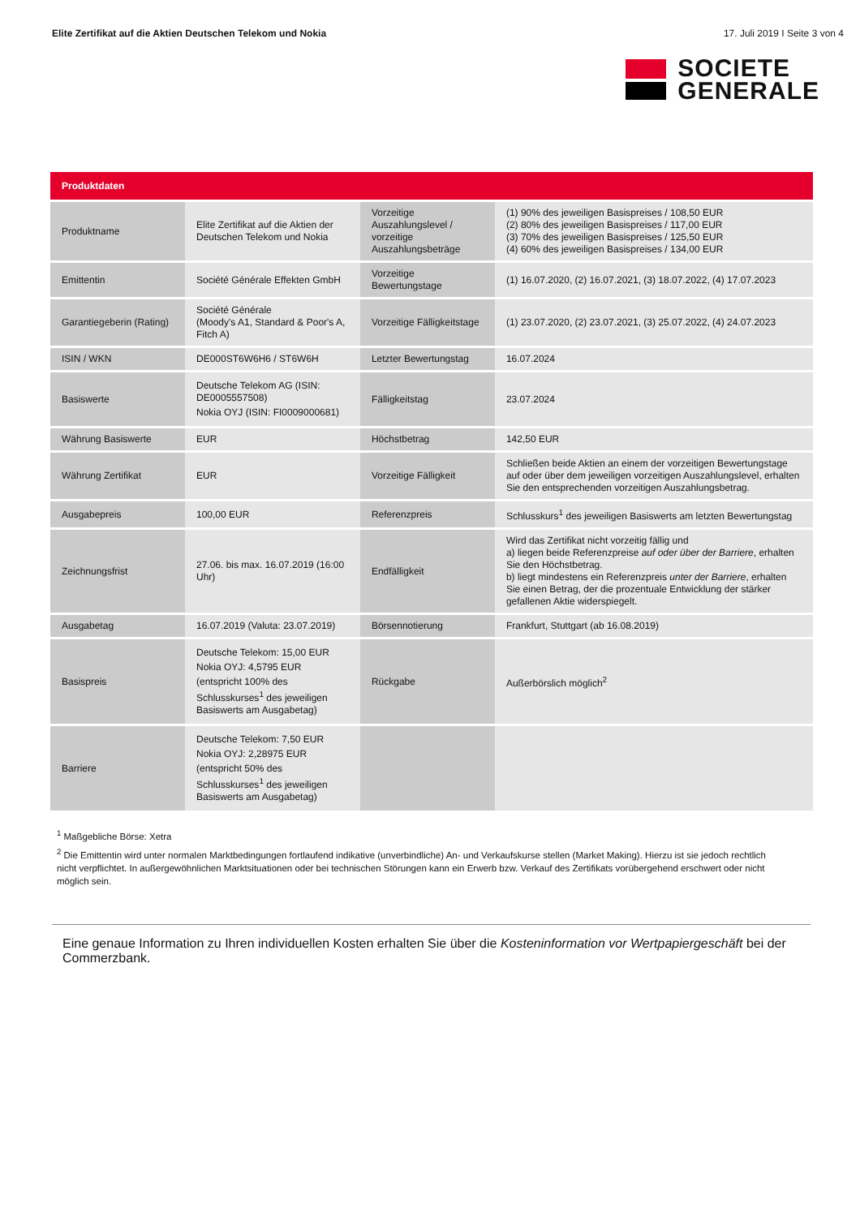Elite Zertifikat auf die Aktien Deutschen Telekom und Nokia 17. Juli 2019 I Seite 3 von 4
SOCIETE
GENERALE
| Produktdaten | | | |
| --- | --- | --- | --- |
| Produktname | Elite Zertifikat auf die Aktien der Deutschen Telekom und Nokia | Vorzeitige Auszahlungslevel / vorzeitige Auszahlungsbeträge | (1) 90% des jeweiligen Basispreises / 108,50 EUR (2) 80% des jeweiligen Basispreises / 117,00 EUR (3) 70% des jeweiligen Basispreises / 125,50 EUR (4) 60% des jeweiligen Basispreises / 134,00 EUR |
| Emittentin | Société Générale Effekten GmbH | Vorzeitige Bewertungstage | (1) 16.07.2020, (2) 16.07.2021, (3) 18.07.2022, (4) 17.07.2023 |
| Garantiegeberin (Rating) | Société Générale (Moody's A1, Standard & Poor's A, Fitch A) | Vorzeitige Fälligkeitstage | (1) 23.07.2020, (2) 23.07.2021, (3) 25.07.2022, (4) 24.07.2023 |
| ISIN / WKN | DE000ST6W6H6 / ST6W6H | Letzter Bewertungstag | 16.07.2024 |
| Basiswerte | Deutsche Telekom AG (ISIN: DE0005557508) Nokia OYJ (ISIN: FI0009000681) | Fälligkeitstag | 23.07.2024 |
| Währung Basiswerte | EUR | Höchstbetrag | 142,50 EUR |
| Währung Zertifikat | EUR | Vorzeitige Fälligkeit | Schließen beide Aktien an einem der vorzeitigen Bewertungstage auf oder über dem jeweiligen vorzeitigen Auszahlungslevel, erhalten Sie den entsprechenden vorzeitigen Auszahlungsbetrag. |
| Ausgabepreis | 100,00 EUR | Referenzpreis | Schlusskurs<sup>1</sup> des jeweiligen Basiswerts am letzten Bewertungstag |
| Zeichnungsfrist | 27.06. bis max. 16.07.2019 (16:00 Uhr) | Endfälligkeit | Wird das Zertifikat nicht vorzeitig fällig und a) liegen beide Referenzpreise auf oder über der Barriere , erhalten Sie den Höchstbetrag. b) liegt mindestens ein Referenzpreis unter der Barriere , erhalten Sie einen Betrag, der die prozentuale Entwicklung der stärker gefallenen Aktie widerspiegelt. |
| Ausgabetag | 16.07.2019 (Valuta: 23.07.2019) | Börsennotierung | Frankfurt, Stuttgart (ab 16.08.2019) |
| Basispreis | Deutsche Telekom: 15,00 EUR Nokia OYJ: 4,5795 EUR (entspricht 100% des Schlusskurses<sup>1</sup> des jeweiligen Basiswerts am Ausgabetag) | Rückgabe | Außerbörslich möglich<sup>2</sup> |
| Barriere | Deutsche Telekom: 7,50 EUR Nokia OYJ: 2,28975 EUR (entspricht 50% des Schlusskurses<sup>1</sup> des jeweiligen Basiswerts am Ausgabetag) | | |
<sup>1</sup> Maßgebliche Börse: Xetra
<sup>2</sup> Die Emittentin wird unter normalen Marktbedingungen fortlaufend indikative (unverbindliche) An- und Verkaufskurse stellen (Market Making). Hierzu ist sie jedoch rechtlich nicht verpflichtet. In außergewöhnlichen Marktsituationen oder bei technischen Störungen kann ein Erwerb bzw. Verkauf des Zertifikats vorübergehend erschwert oder nicht möglich sein.
Eine genaue Information zu Ihren individuellen Kosten erhalten Sie über die Kosteninformation vor Wertpapiergeschäft bei der Commerzbank.